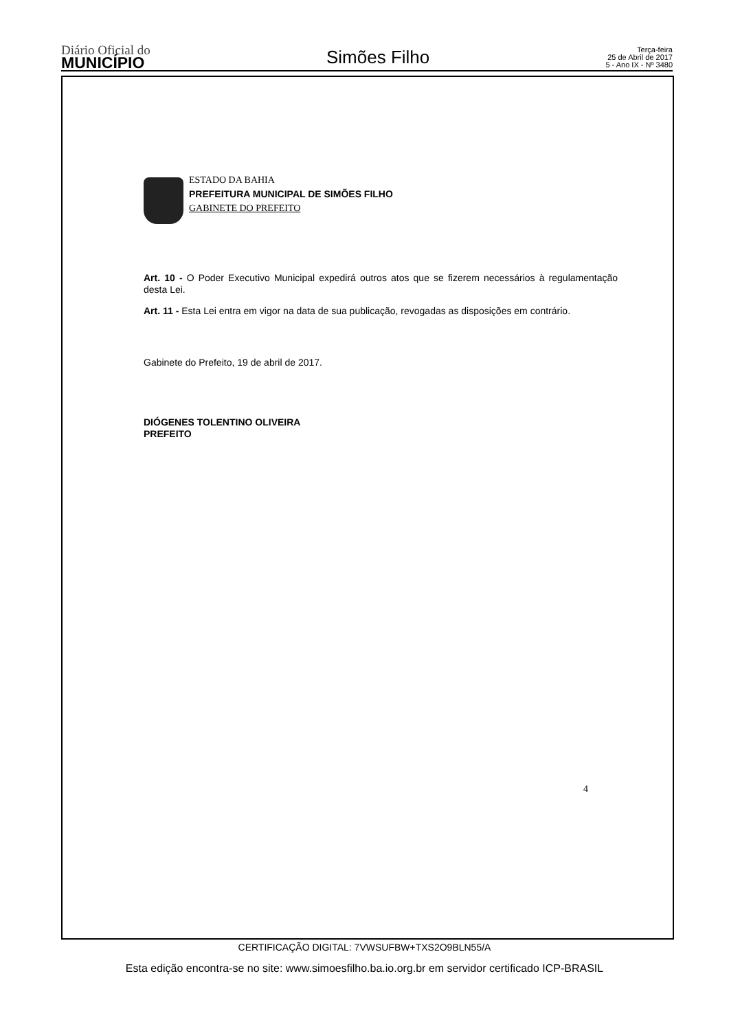Diário Oficial do
MUNICÍPIO
Simões Filho
Terça-feira
25 de Abril de 2017
5 - Ano IX - Nº 3480
ESTADO DA BAHIA
PREFEITURA MUNICIPAL DE SIMÕES FILHO
GABINETE DO PREFEITO
Art. 10 - O Poder Executivo Municipal expedirá outros atos que se fizerem necessários à regulamentação desta Lei.
Art. 11 - Esta Lei entra em vigor na data de sua publicação, revogadas as disposições em contrário.
Gabinete do Prefeito, 19 de abril de 2017.
DIÓGENES TOLENTINO OLIVEIRA
PREFEITO
4
CERTIFICAÇÃO DIGITAL: 7VWSUFBW+TXS2O9BLN55/A
Esta edição encontra-se no site: www.simoesfilho.ba.io.org.br em servidor certificado ICP-BRASIL